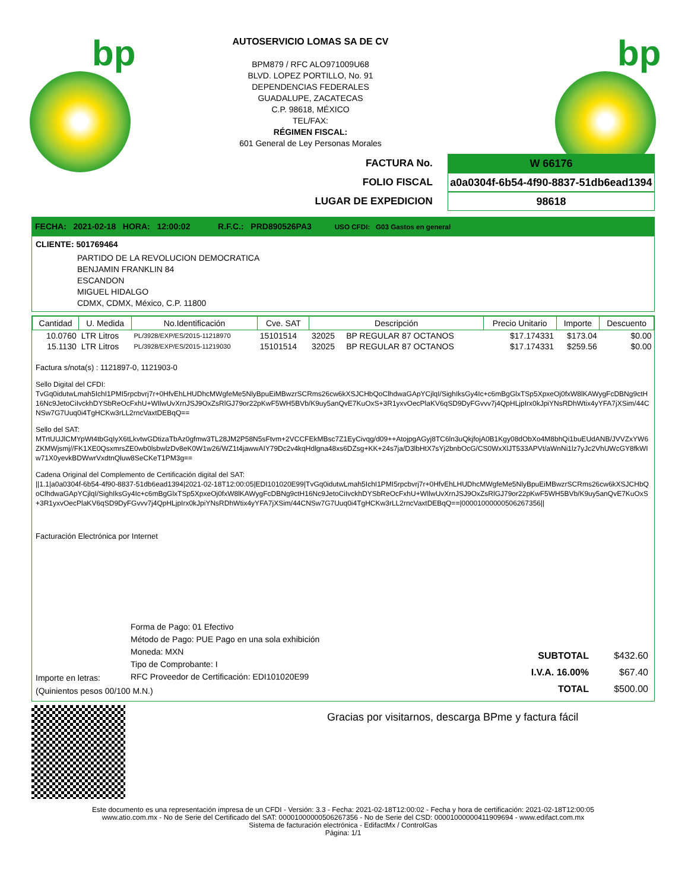bp bp
AUTOSERVICIO LOMAS SA DE CV
BPM879 / RFC ALO971009U68
BLVD. LOPEZ PORTILLO, No. 91
DEPENDENCIAS FEDERALES
GUADALUPE, ZACATECAS
C.P. 98618, MÉXICO
TEL/FAX:
RÉGIMEN FISCAL:
601 General de Ley Personas Morales
FACTURA No. W 66176
FOLIO FISCAL a0a0304f-6b54-4f90-8837-51db6ead1394
LUGAR DE EXPEDICION 98618
FECHA: 2021-02-18 HORA: 12:00:02 R.F.C.: PRD890526PA3 USO CFDI: G03 Gastos en general
CLIENTE: 501769464
PARTIDO DE LA REVOLUCION DEMOCRATICA
BENJAMIN FRANKLIN 84
ESCANDON
MIGUEL HIDALGO
CDMX, CDMX, México, C.P. 11800
| Cantidad | U. Medida | No.Identificación | Cve. SAT | Descripción | | Precio Unitario | Importe | Descuento |
| --- | --- | --- | --- | --- | --- | --- | --- | --- |
| 10.0760 | LTR Litros | PL/3928/EXP/ES/2015-11218970 | 15101514 | 32025 | BP REGULAR 87 OCTANOS | $17.174331 | $173.04 | $0.00 |
| 15.1130 | LTR Litros | PL/3928/EXP/ES/2015-11219030 | 15101514 | 32025 | BP REGULAR 87 OCTANOS | $17.174331 | $259.56 | $0.00 |
Factura s/nota(s) : 1121897-0, 1121903-0
Sello Digital del CFDI:
TvGq0idutwLmah5IchI1PMI5rpcbvrj7r+0HfvEhLHUDhcMWgfeMe5NlyBpuEiMBwzrSCRms26cw6kXSJCHbQoClhdwaGApYCjlqI/SighIksGy4Ic+c6mBgGlxTSp5XpxeOj0fxW8lKAWygFcDBNg9ctH16Nc9JetoCiIvckhDYSbReOcFxhU+WIlwUvXrnJSJ9OxZsRlGJ79or22pKwF5WH5BVb/K9uy5anQvE7KuOxS+3R1yxvOecPlaKV6qSD9DyFGvvv7j4QpHLjpIrx0kJpiYNsRDhWtix4yYFA7jXSim/44CNSw7G7Uuq0i4TgHCKw3rLL2rncVaxtDEBqQ==
Sello del SAT:
MTrtUUJlCMYpWt4tbGqIyX6tLkvtwGDtizaTbAz0gfmw3TL28JM2P58N5sFtvm+2VCCFEkMBsc7Z1EyCivqg/d09++AtojpgAGyj8TC6ln3uQkjfojA0B1Kgy08dObXo4M8bhQi1buEUdANB/JVVZxYW6ZKMWjsmj//FK1XE0QsxmrsZE0wb0lsbwlzDv8eK0W1w26/WZ1t4jawwAIY79Dc2v4kqHdlgna48xs6DZsg+KK+24s7ja/D3lbHtX7sYj2bnbOcG/CS0WxXlJT533APVt/aWnNi1lz7yJc2VhUWcGY8fkWIw71X0yevkBDWwrVxdtnQluw8SeCKeT1PM3g==
Cadena Original del Complemento de Certificación digital del SAT:
||1.1|a0a0304f-6b54-4f90-8837-51db6ead1394|2021-02-18T12:00:05|EDI101020E99|TvGq0idutwLmah5IchI1PMI5rpcbvrj7r+0HfvEhLHUDhcMWgfeMe5NlyBpuEiMBwzrSCRms26cw6kXSJCHbQoClhdwaGApYCjlqI/SighIksGy4Ic+c6mBgGlxTSp5XpxeOj0fxW8lKAWygFcDBNg9ctH16Nc9JetoCiIvckhDYSbReOcFxhU+WIlwUvXrnJSJ9OxZsRlGJ79or22pKwF5WH5BVb/K9uy5anQvE7KuOxS+3R1yxvOecPlaKV6qSD9DyFGvvv7j4QpHLjpIrx0kJpiYNsRDhWtix4yYFA7jXSim/44CNSw7G7Uuq0i4TgHCKw3rLL2rncVaxtDEBqQ==|00001000000506267356||
Facturación Electrónica por Internet
Forma de Pago: 01 Efectivo
Método de Pago: PUE Pago en una sola exhibición
Moneda: MXN
Tipo de Comprobante: I
RFC Proveedor de Certificación: EDI101020E99
Importe en letras:
(Quinientos pesos 00/100 M.N.)
| SUBTOTAL | $432.60 |
| I.V.A. 16.00% | $67.40 |
| TOTAL | $500.00 |
Gracias por visitarnos, descarga BPme y factura fácil
Este documento es una representación impresa de un CFDI - Versión: 3.3 - Fecha: 2021-02-18T12:00:02 - Fecha y hora de certificación: 2021-02-18T12:00:05
www.atio.com.mx - No de Serie del Certificado del SAT: 00001000000506267356 - No de Serie del CSD: 00001000000411909694 - www.edifact.com.mx
Sistema de facturación electrónica - EdifactMx / ControlGas
Página: 1/1